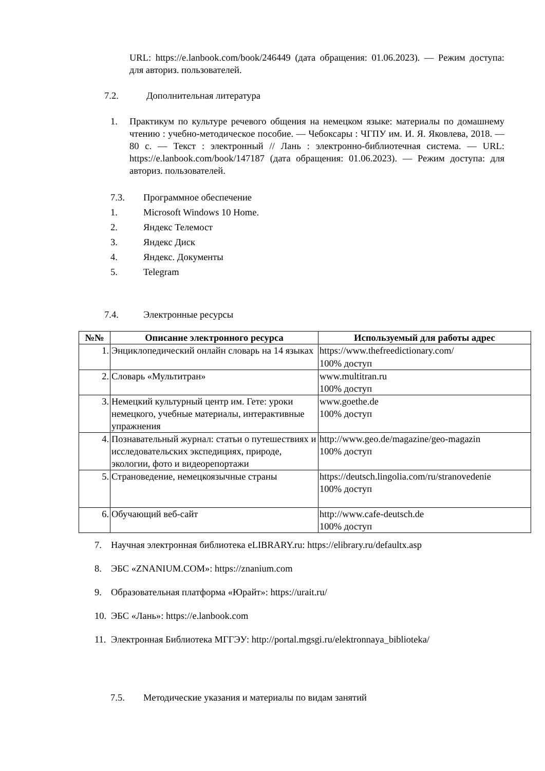URL: https://e.lanbook.com/book/246449 (дата обращения: 01.06.2023). — Режим доступа: для авториз. пользователей.
7.2. Дополнительная литература
1. Практикум по культуре речевого общения на немецком языке: материалы по домашнему чтению : учебно-методическое пособие. — Чебоксары : ЧГПУ им. И. Я. Яковлева, 2018. — 80 с. — Текст : электронный // Лань : электронно-библиотечная система. — URL: https://e.lanbook.com/book/147187 (дата обращения: 01.06.2023). — Режим доступа: для авториз. пользователей.
7.3. Программное обеспечение
1. Microsoft Windows 10 Home.
2. Яндекс Телемост
3. Яндекс Диск
4. Яндекс. Документы
5. Telegram
7.4. Электронные ресурсы
| №№ | Описание электронного ресурса | Используемый для работы адрес |
| --- | --- | --- |
| 1. | Энциклопедический онлайн словарь на 14 языках | https://www.thefreedictionary.com/ 100% доступ |
| 2. | Словарь «Мультитран» | www.multitran.ru 100% доступ |
| 3. | Немецкий культурный центр им. Гете: уроки немецкого, учебные материалы, интерактивные упражнения | www.goethe.de 100% доступ |
| 4. | Познавательный журнал: статьи о путешествиях и исследовательских экспедициях, природе, экологии, фото и видеорепортажи | http://www.geo.de/magazine/geo-magazin 100% доступ |
| 5. | Страноведение, немецкоязычные страны | https://deutsch.lingolia.com/ru/stranovedenie 100% доступ |
| 6. | Обучающий веб-сайт | http://www.cafe-deutsch.de 100% доступ |
7. Научная электронная библиотека eLIBRARY.ru: https://elibrary.ru/defaultx.asp
8. ЭБС «ZNANIUM.COM»: https://znanium.com
9. Образовательная платформа «Юрайт»: https://urait.ru/
10. ЭБС «Лань»: https://e.lanbook.com
11. Электронная Библиотека МГГЭУ: http://portal.mgsgi.ru/elektronnaya_biblioteka/
7.5. Методические указания и материалы по видам занятий